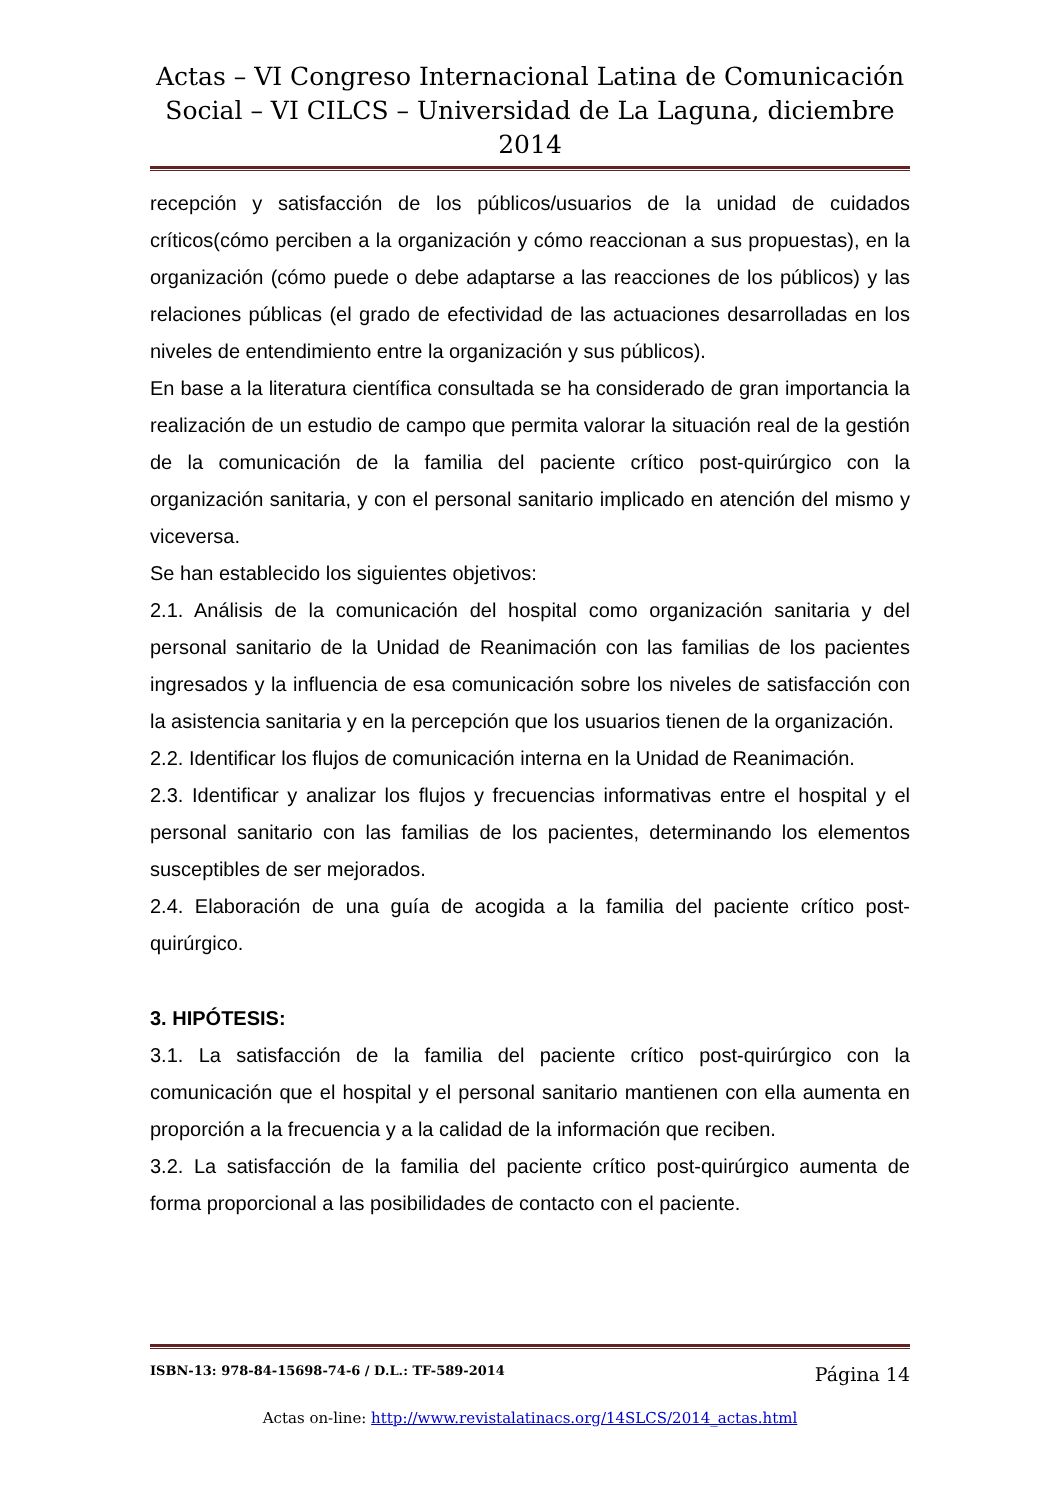Actas – VI Congreso Internacional Latina de Comunicación
Social – VI CILCS – Universidad de La Laguna, diciembre 2014
recepción y satisfacción de los públicos/usuarios de la unidad de cuidados críticos(cómo perciben a la organización y cómo reaccionan a sus propuestas), en la organización (cómo puede o debe adaptarse a las reacciones de los públicos) y las relaciones públicas (el grado de efectividad de las actuaciones desarrolladas en los niveles de entendimiento entre la organización y sus públicos).
En base a la literatura científica consultada se ha considerado de gran importancia la realización de un estudio de campo que permita valorar la situación real de la gestión de la comunicación de la familia del paciente crítico post-quirúrgico con la organización sanitaria, y con el personal sanitario implicado en atención del mismo y viceversa.
Se han establecido los siguientes objetivos:
2.1. Análisis de la comunicación del hospital como organización sanitaria y del personal sanitario de la Unidad de Reanimación con las familias de los pacientes ingresados y la influencia de esa comunicación sobre los niveles de satisfacción con la asistencia sanitaria y en la percepción que los usuarios tienen de la organización.
2.2. Identificar los flujos de comunicación interna en la Unidad de Reanimación.
2.3. Identificar y analizar los flujos y frecuencias informativas entre el hospital y el personal sanitario con las familias de los pacientes, determinando los elementos susceptibles de ser mejorados.
2.4. Elaboración de una guía de acogida a la familia del paciente crítico post-quirúrgico.
3. HIPÓTESIS:
3.1. La satisfacción de la familia del paciente crítico post-quirúrgico con la comunicación que el hospital y el personal sanitario mantienen con ella aumenta en proporción a la frecuencia y a la calidad de la información que reciben.
3.2. La satisfacción de la familia del paciente crítico post-quirúrgico aumenta de forma proporcional a las posibilidades de contacto con el paciente.
ISBN-13: 978-84-15698-74-6 / D.L.: TF-589-2014 Página 14
Actas on-line: http://www.revistalatinacs.org/14SLCS/2014_actas.html